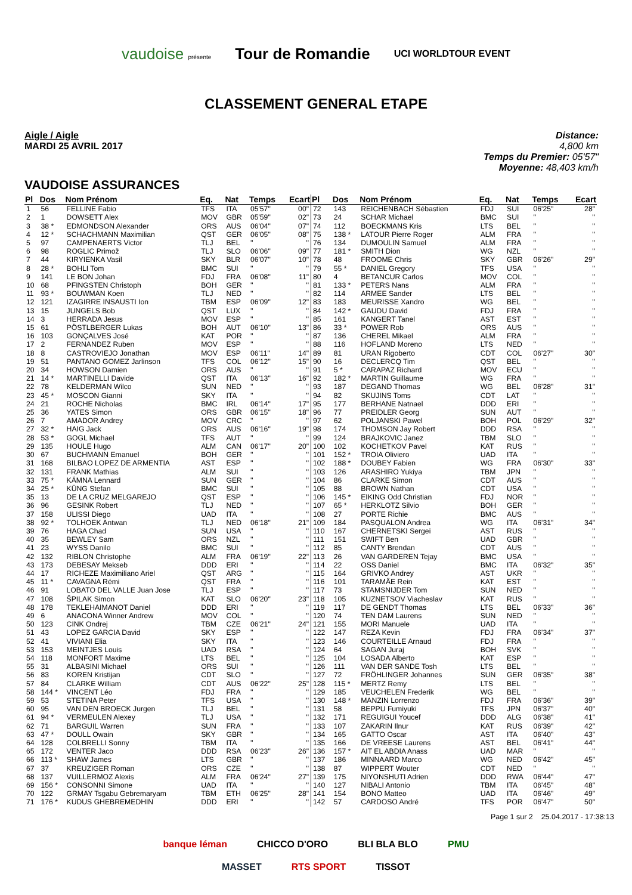vaudoise présente Tour de Romandie UCI WORLDTOUR EVENT
CLASSEMENT GENERAL ETAPE
Aigle / Aigle
MARDI 25 AVRIL 2017
Distance:
4,800 km
Temps du Premier: 05'57"
Moyenne: 48,403 km/h
VAUDOISE ASSURANCES
| Pl | Dos | Nom Prénom | Eq. | Nat | Temps | Ecart |
| --- | --- | --- | --- | --- | --- | --- |
| 1 | 56 | FELLINE Fabio | TFS | ITA | 05'57" | 00" |
| 2 | 1 | DOWSETT Alex | MOV | GBR | 05'59" | 02" |
| 3 | 38 * | EDMONDSON Alexander | ORS | AUS | 06'04" | 07" |
| 4 | 12 * | SCHACHMANN Maximilian | QST | GER | 06'05" | 08" |
| 5 | 97 | CAMPENAERTS Victor | TLJ | BEL | '' | '' |
| 6 | 98 | ROGLIC Primož | TLJ | SLO | 06'06" | 09" |
| 7 | 44 | KIRYIENKA Vasil | SKY | BLR | 06'07" | 10" |
| 8 | 28 * | BOHLI Tom | BMC | SUI | '' | '' |
| 9 | 141 | LE BON Johan | FDJ | FRA | 06'08" | 11" |
| 10 | 68 | PFINGSTEN Christoph | BOH | GER | '' | '' |
| 11 | 93 * | BOUWMAN Koen | TLJ | NED | '' | '' |
| 12 | 121 | IZAGIRRE INSAUSTI Ion | TBM | ESP | 06'09" | 12" |
| 13 | 15 | JUNGELS Bob | QST | LUX | '' | '' |
| 14 | 3 | HERRADA Jesus | MOV | ESP | '' | '' |
| 15 | 61 | PÖSTLBERGER Lukas | BOH | AUT | 06'10" | 13" |
| 16 | 103 | GONÇALVES José | KAT | POR | '' | '' |
| 17 | 2 | FERNANDEZ Ruben | MOV | ESP | '' | '' |
| 18 | 8 | CASTROVIEJO Jonathan | MOV | ESP | 06'11" | 14" |
| 19 | 51 | PANTANO GOMEZ Jarlinson | TFS | COL | 06'12" | 15" |
| 20 | 34 | HOWSON Damien | ORS | AUS | '' | '' |
| 21 | 14 * | MARTINELLI Davide | QST | ITA | 06'13" | 16" |
| 22 | 78 | KELDERMAN Wilco | SUN | NED | '' | '' |
| 23 | 45 * | MOSCON Gianni | SKY | ITA | '' | '' |
| 24 | 21 | ROCHE Nicholas | BMC | IRL | 06'14" | 17" |
| 25 | 36 | YATES Simon | ORS | GBR | 06'15" | 18" |
| 26 | 7 | AMADOR Andrey | MOV | CRC | '' | '' |
| 27 | 32 * | HAIG Jack | ORS | AUS | 06'16" | 19" |
| 28 | 53 * | GOGL Michael | TFS | AUT | '' | '' |
| 29 | 135 | HOULE Hugo | ALM | CAN | 06'17" | 20" |
| 30 | 67 | BUCHMANN Emanuel | BOH | GER | '' | '' |
| 31 | 168 | BILBAO LOPEZ DE ARMENTIA | AST | ESP | '' | '' |
| 32 | 131 | FRANK Mathias | ALM | SUI | '' | '' |
| 33 | 75 * | KÄMNA Lennard | SUN | GER | '' | '' |
| 34 | 25 * | KÜNG Stefan | BMC | SUI | '' | '' |
| 35 | 13 | DE LA CRUZ MELGAREJO | QST | ESP | '' | '' |
| 36 | 96 | GESINK Robert | TLJ | NED | '' | '' |
| 37 | 158 | ULISSI Diego | UAD | ITA | '' | '' |
| 38 | 92 * | TOLHOEK Antwan | TLJ | NED | 06'18" | 21" |
| 39 | 76 | HAGA Chad | SUN | USA | '' | '' |
| 40 | 35 | BEWLEY Sam | ORS | NZL | '' | '' |
| 41 | 23 | WYSS Danilo | BMC | SUI | '' | '' |
| 42 | 132 | RIBLON Christophe | ALM | FRA | 06'19" | 22" |
| 43 | 173 | DEBESAY Mekseb | DDD | ERI | '' | '' |
| 44 | 17 | RICHEZE Maximiliano Ariel | QST | ARG | '' | '' |
| 45 | 11 * | CAVAGNA Rémi | QST | FRA | '' | '' |
| 46 | 91 | LOBATO DEL VALLE Juan Jose | TLJ | ESP | '' | '' |
| 47 | 108 | ŠPILAK Simon | KAT | SLO | 06'20" | 23" |
| 48 | 178 | TEKLEHAIMANOT Daniel | DDD | ERI | '' | '' |
| 49 | 6 | ANACONA Winner Andrew | MOV | COL | '' | '' |
| 50 | 123 | CINK Ondrej | TBM | CZE | 06'21" | 24" |
| 51 | 43 | LOPEZ GARCIA David | SKY | ESP | '' | '' |
| 52 | 41 | VIVIANI Elia | SKY | ITA | '' | '' |
| 53 | 153 | MEINTJES Louis | UAD | RSA | '' | '' |
| 54 | 118 | MONFORT Maxime | LTS | BEL | '' | '' |
| 55 | 31 | ALBASINI Michael | ORS | SUI | '' | '' |
| 56 | 83 | KOREN Kristijan | CDT | SLO | '' | '' |
| 57 | 84 | CLARKE William | CDT | AUS | 06'22" | 25" |
| 58 | 144 * | VINCENT Léo | FDJ | FRA | '' | '' |
| 59 | 53 | STETINA Peter | TFS | USA | '' | '' |
| 60 | 95 | VAN DEN BROECK Jurgen | TLJ | BEL | '' | '' |
| 61 | 94 * | VERMEULEN Alexey | TLJ | USA | '' | '' |
| 62 | 71 | BARGUIL Warren | SUN | FRA | '' | '' |
| 63 | 47 * | DOULL Owain | SKY | GBR | '' | '' |
| 64 | 128 | COLBRELLI Sonny | TBM | ITA | '' | '' |
| 65 | 172 | VENTER Jaco | DDD | RSA | 06'23" | 26" |
| 66 | 113 * | SHAW James | LTS | GBR | '' | '' |
| 67 | 37 | KREUZIGER Roman | ORS | CZE | '' | '' |
| 68 | 137 | VUILLERMOZ Alexis | ALM | FRA | 06'24" | 27" |
| 69 | 156 * | CONSONNI Simone | UAD | ITA | '' | '' |
| 70 | 122 | GRMAY Tsgabu Gebremaryam | TBM | ETH | 06'25" | 28" |
| 71 | 176 * | KUDUS GHEBREMEDHIN | DDD | ERI | '' | '' |
| Pl | Dos | Nom Prénom | Eq. | Nat | Temps | Ecart |
| --- | --- | --- | --- | --- | --- | --- |
| 72 | 143 | REICHENBACH Sébastien | FDJ | SUI | 06'25" | 28" |
| 73 | 24 | SCHAR Michael | BMC | SUI | '' | '' |
| 74 | 112 | BOECKMANS Kris | LTS | BEL | '' | '' |
| 75 | 138 * | LATOUR Pierre Roger | ALM | FRA | '' | '' |
| 76 | 134 | DUMOULIN Samuel | ALM | FRA | '' | '' |
| 77 | 181 * | SMITH Dion | WG | NZL | '' | '' |
| 78 | 48 | FROOME Chris | SKY | GBR | 06'26" | 29" |
| 79 | 55 * | DANIEL Gregory | TFS | USA | '' | '' |
| 80 | 4 | BETANCUR Carlos | MOV | COL | '' | '' |
| 81 | 133 * | PETERS Nans | ALM | FRA | '' | '' |
| 82 | 114 | ARMEE Sander | LTS | BEL | '' | '' |
| 83 | 183 | MEURISSE Xandro | WG | BEL | '' | '' |
| 84 | 142 * | GAUDU David | FDJ | FRA | '' | '' |
| 85 | 161 | KANGERT Tanel | AST | EST | '' | '' |
| 86 | 33 * | POWER Rob | ORS | AUS | '' | '' |
| 87 | 136 | CHEREL Mikael | ALM | FRA | '' | '' |
| 88 | 116 | HOFLAND Moreno | LTS | NED | '' | '' |
| 89 | 81 | URAN Rigoberto | CDT | COL | 06'27" | 30" |
| 90 | 16 | DECLERCQ Tim | QST | BEL | '' | '' |
| 91 | 5 * | CARAPAZ Richard | MOV | ECU | '' | '' |
| 92 | 182 * | MARTIN Guillaume | WG | FRA | '' | '' |
| 93 | 187 | DEGAND Thomas | WG | BEL | 06'28" | 31" |
| 94 | 82 | SKUJINS Toms | CDT | LAT | '' | '' |
| 95 | 177 | BERHANE Natnael | DDD | ERI | '' | '' |
| 96 | 77 | PREIDLER Georg | SUN | AUT | '' | '' |
| 97 | 62 | POLJANSKI Pawel | BOH | POL | 06'29" | 32" |
| 98 | 174 | THOMSON Jay Robert | DDD | RSA | '' | '' |
| 99 | 124 | BRAJKOVIC Janez | TBM | SLO | '' | '' |
| 100 | 102 | KOCHETKOV Pavel | KAT | RUS | '' | '' |
| 101 | 152 * | TROIA Oliviero | UAD | ITA | '' | '' |
| 102 | 188 * | DOUBEY Fabien | WG | FRA | 06'30" | 33" |
| 103 | 126 | ARASHIRO Yukiya | TBM | JPN | '' | '' |
| 104 | 86 | CLARKE Simon | CDT | AUS | '' | '' |
| 105 | 88 | BROWN Nathan | CDT | USA | '' | '' |
| 106 | 145 * | EIKING Odd Christian | FDJ | NOR | '' | '' |
| 107 | 65 * | HERKLOTZ Silvio | BOH | GER | '' | '' |
| 108 | 27 | PORTE Richie | BMC | AUS | '' | '' |
| 109 | 184 | PASQUALON Andrea | WG | ITA | 06'31" | 34" |
| 110 | 167 | CHERNETSKI Sergei | AST | RUS | '' | '' |
| 111 | 151 | SWIFT Ben | UAD | GBR | '' | '' |
| 112 | 85 | CANTY Brendan | CDT | AUS | '' | '' |
| 113 | 26 | VAN GARDEREN Tejay | BMC | USA | '' | '' |
| 114 | 22 | OSS Daniel | BMC | ITA | 06'32" | 35" |
| 115 | 164 | GRIVKO Andrey | AST | UKR | '' | '' |
| 116 | 101 | TARAMÄE Rein | KAT | EST | '' | '' |
| 117 | 73 | STAMSNIJDER Tom | SUN | NED | '' | '' |
| 118 | 105 | KUZNETSOV Viacheslav | KAT | RUS | '' | '' |
| 119 | 117 | DE GENDT Thomas | LTS | BEL | 06'33" | 36" |
| 120 | 74 | TEN DAM Laurens | SUN | NED | '' | '' |
| 121 | 155 | MORI Manuele | UAD | ITA | '' | '' |
| 122 | 147 | REZA Kevin | FDJ | FRA | 06'34" | 37" |
| 123 | 146 | COURTEILLE Arnaud | FDJ | FRA | '' | '' |
| 124 | 64 | SAGAN Juraj | BOH | SVK | '' | '' |
| 125 | 104 | LOSADA Alberto | KAT | ESP | '' | '' |
| 126 | 111 | VAN DER SANDE Tosh | LTS | BEL | '' | '' |
| 127 | 72 | FRÖHLINGER Johannes | SUN | GER | 06'35" | 38" |
| 128 | 115 * | MERTZ Remy | LTS | BEL | '' | '' |
| 129 | 185 | VEUCHELEN Frederik | WG | BEL | '' | '' |
| 130 | 148 * | MANZIN Lorrenzo | FDJ | FRA | 06'36" | 39" |
| 131 | 58 | BEPPU Fumiyuki | TFS | JPN | 06'37" | 40" |
| 132 | 171 | REGUIGUI Youcef | DDD | ALG | 06'38" | 41" |
| 133 | 107 | ZAKARIN Ilnur | KAT | RUS | 06'39" | 42" |
| 134 | 165 | GATTO Oscar | AST | ITA | 06'40" | 43" |
| 135 | 166 | DE VREESE Laurens | AST | BEL | 06'41" | 44" |
| 136 | 157 * | AIT EL ABDIA Anass | UAD | MAR | '' | '' |
| 137 | 186 | MINNAARD Marco | WG | NED | 06'42" | 45" |
| 138 | 87 | WIPPERT Wouter | CDT | NED | '' | '' |
| 139 | 175 | NIYONSHUTI Adrien | DDD | RWA | 06'44" | 47" |
| 140 | 127 | NIBALI Antonio | TBM | ITA | 06'45" | 48" |
| 141 | 154 | BONO Matteo | UAD | ITA | 06'46" | 49" |
| 142 | 57 | CARDOSO André | TFS | POR | 06'47" | 50" |
Page 1 sur 2 25.04.2017 - 17:38:13
banque léman CHICCO D'ORO BLI BLA BLO PMU
MASSET RTS SPORT TISSOT